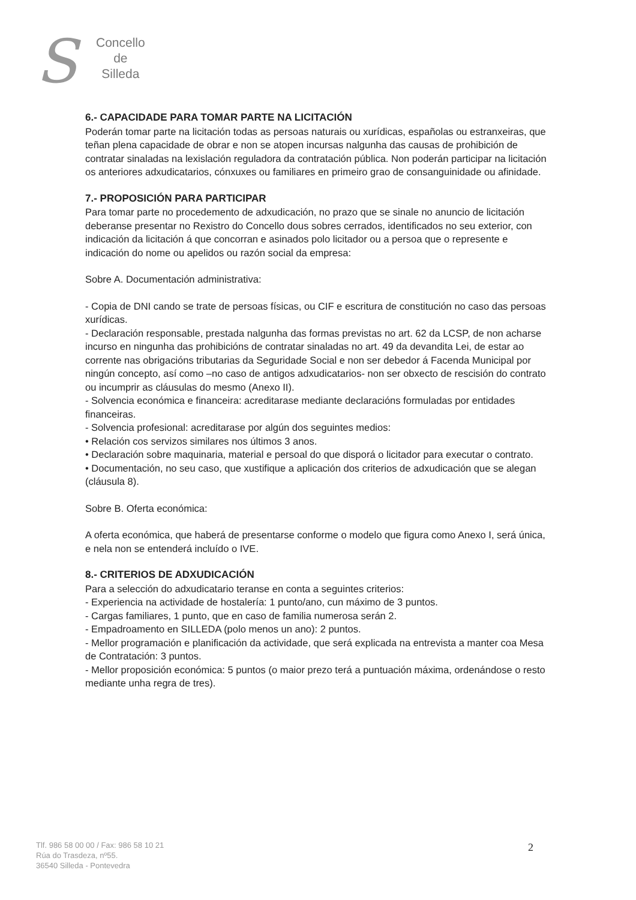S
Concello
de
Silleda
6.- CAPACIDADE PARA TOMAR PARTE NA LICITACIÓN
Poderán tomar parte na licitación todas as persoas naturais ou xurídicas, españolas ou estranxeiras, que teñan plena capacidade de obrar e non se atopen incursas nalgunha das causas de prohibición de contratar sinaladas na lexislación reguladora da contratación pública. Non poderán participar na licitación os anteriores adxudicatarios, cónxuxes ou familiares en primeiro grao de consanguinidade ou afinidade.
7.- PROPOSICIÓN PARA PARTICIPAR
Para tomar parte no procedemento de adxudicación, no prazo que se sinale no anuncio de licitación deberanse presentar no Rexistro do Concello dous sobres cerrados, identificados no seu exterior, con indicación da licitación á que concorran e asinados polo licitador ou a persoa que o represente e indicación do nome ou apelidos ou razón social da empresa:
Sobre A. Documentación administrativa:
- Copia de DNI cando se trate de persoas físicas, ou CIF e escritura de constitución no caso das persoas xurídicas.
- Declaración responsable, prestada nalgunha das formas previstas no art. 62 da LCSP, de non acharse incurso en ningunha das prohibicións de contratar sinaladas no art. 49 da devandita Lei, de estar ao corrente nas obrigacións tributarias da Seguridade Social e non ser debedor á Facenda Municipal por ningún concepto, así como –no caso de antigos adxudicatarios- non ser obxecto de rescisión do contrato ou incumprir as cláusulas do mesmo (Anexo II).
- Solvencia económica e financeira: acreditarase mediante declaracións formuladas por entidades financeiras.
- Solvencia profesional: acreditarase por algún dos seguintes medios:
• Relación cos servizos similares nos últimos 3 anos.
• Declaración sobre maquinaria, material e persoal do que disporá o licitador para executar o contrato.
• Documentación, no seu caso, que xustifique a aplicación dos criterios de adxudicación que se alegan (cláusula 8).
Sobre B. Oferta económica:
A oferta económica, que haberá de presentarse conforme o modelo que figura como Anexo I, será única, e nela non se entenderá incluído o IVE.
8.- CRITERIOS DE ADXUDICACIÓN
Para a selección do adxudicatario teranse en conta a seguintes criterios:
- Experiencia na actividade de hostalería: 1 punto/ano, cun máximo de 3 puntos.
- Cargas familiares, 1 punto, que en caso de familia numerosa serán 2.
- Empadroamento en SILLEDA (polo menos un ano): 2 puntos.
- Mellor programación e planificación da actividade, que será explicada na entrevista a manter coa Mesa de Contratación: 3 puntos.
- Mellor proposición económica: 5 puntos (o maior prezo terá a puntuación máxima, ordenándose o resto mediante unha regra de tres).
Tlf. 986 58 00 00 / Fax: 986 58 10 21
Rúa do Trasdeza, nº55.
36540 Silleda - Pontevedra
2